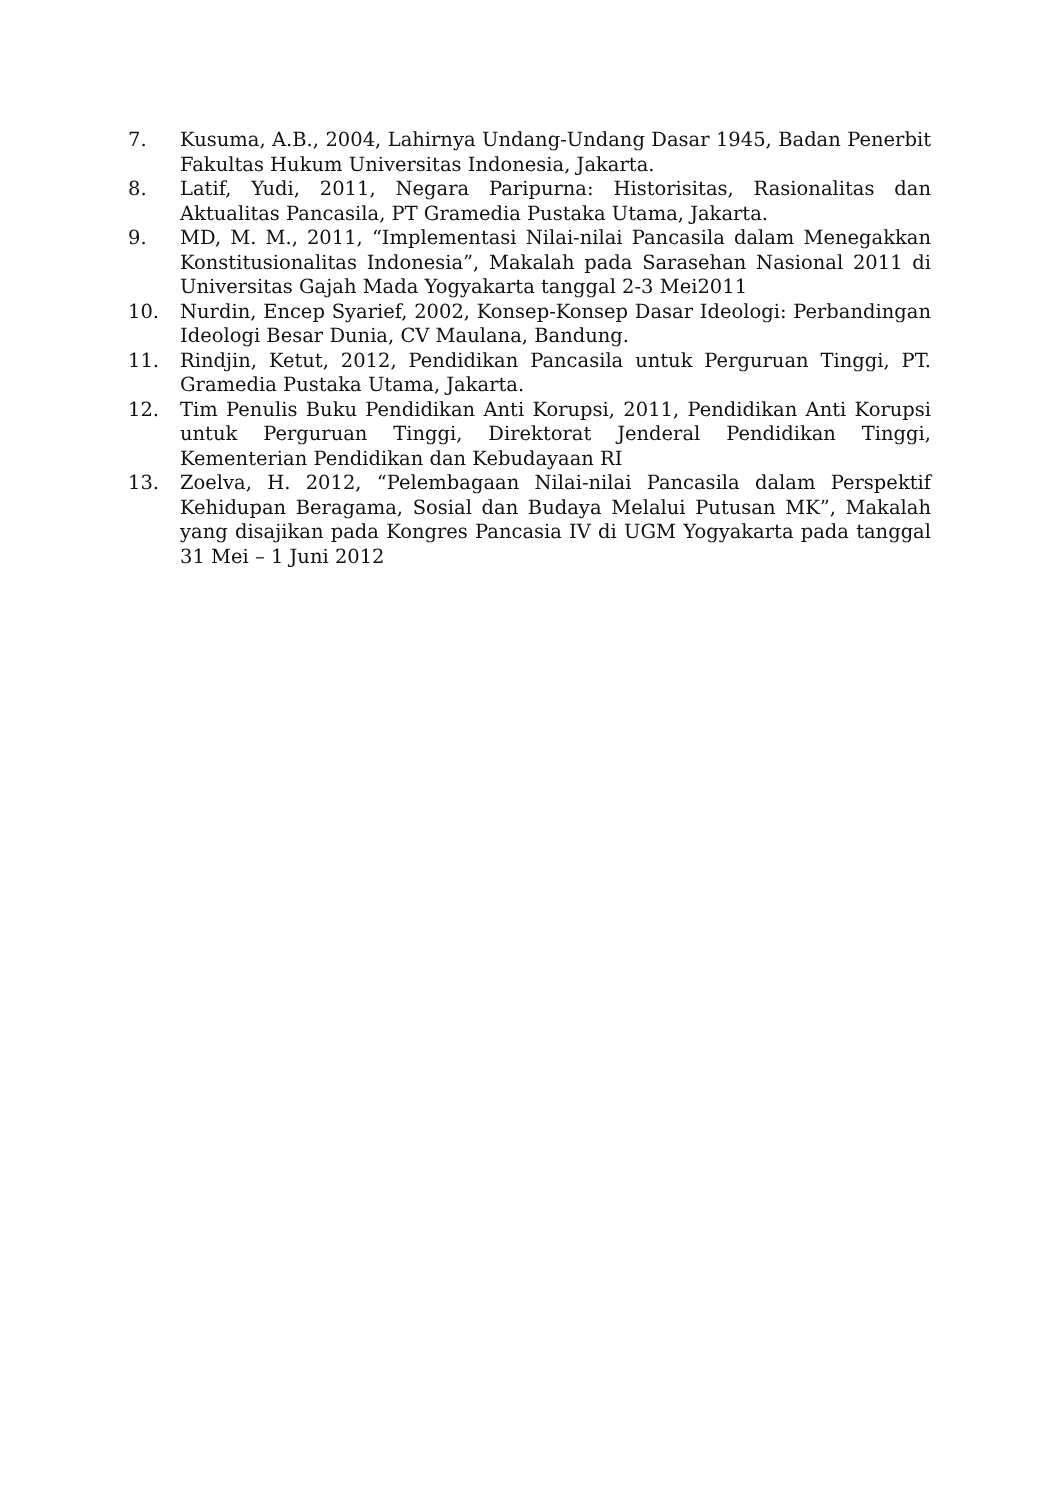7. Kusuma, A.B., 2004, Lahirnya Undang-Undang Dasar 1945, Badan Penerbit Fakultas Hukum Universitas Indonesia, Jakarta.
8. Latif, Yudi, 2011, Negara Paripurna: Historisitas, Rasionalitas dan Aktualitas Pancasila, PT Gramedia Pustaka Utama, Jakarta.
9. MD, M. M., 2011, “Implementasi Nilai-nilai Pancasila dalam Menegakkan Konstitusionalitas Indonesia”, Makalah pada Sarasehan Nasional 2011 di Universitas Gajah Mada Yogyakarta tanggal 2-3 Mei2011
10. Nurdin, Encep Syarief, 2002, Konsep-Konsep Dasar Ideologi: Perbandingan Ideologi Besar Dunia, CV Maulana, Bandung.
11. Rindjin, Ketut, 2012, Pendidikan Pancasila untuk Perguruan Tinggi, PT. Gramedia Pustaka Utama, Jakarta.
12. Tim Penulis Buku Pendidikan Anti Korupsi, 2011, Pendidikan Anti Korupsi untuk Perguruan Tinggi, Direktorat Jenderal Pendidikan Tinggi, Kementerian Pendidikan dan Kebudayaan RI
13. Zoelva, H. 2012, “Pelembagaan Nilai-nilai Pancasila dalam Perspektif Kehidupan Beragama, Sosial dan Budaya Melalui Putusan MK”, Makalah yang disajikan pada Kongres Pancasia IV di UGM Yogyakarta pada tanggal 31 Mei – 1 Juni 2012